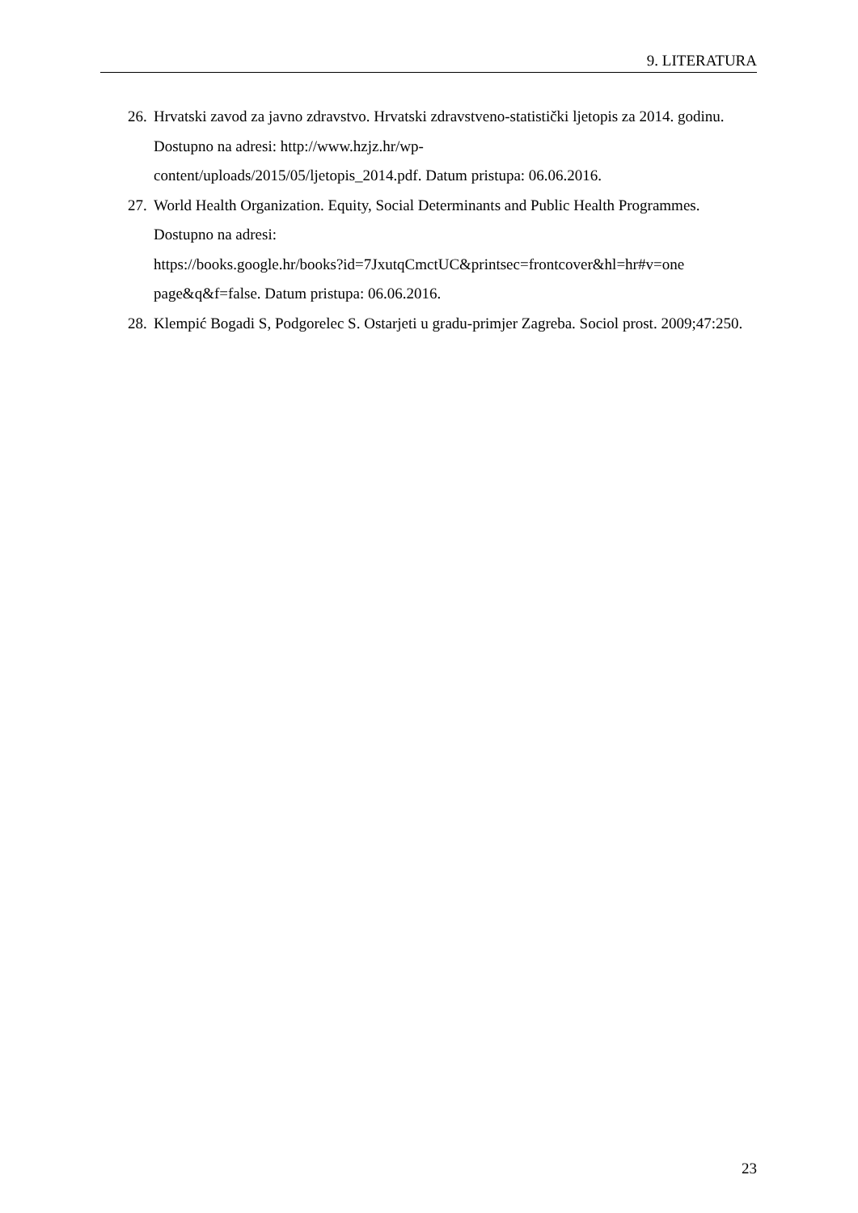9. LITERATURA
26. Hrvatski zavod za javno zdravstvo. Hrvatski zdravstveno-statistički ljetopis za 2014. godinu. Dostupno na adresi: http://www.hzjz.hr/wp-
content/uploads/2015/05/ljetopis_2014.pdf. Datum pristupa: 06.06.2016.
27. World Health Organization. Equity, Social Determinants and Public Health Programmes. Dostupno na adresi:
https://books.google.hr/books?id=7JxutqCmctUC&printsec=frontcover&hl=hr#v=one page&q&f=false. Datum pristupa: 06.06.2016.
28. Klempić Bogadi S, Podgorelec S. Ostarjeti u gradu-primjer Zagreba. Sociol prost. 2009;47:250.
23